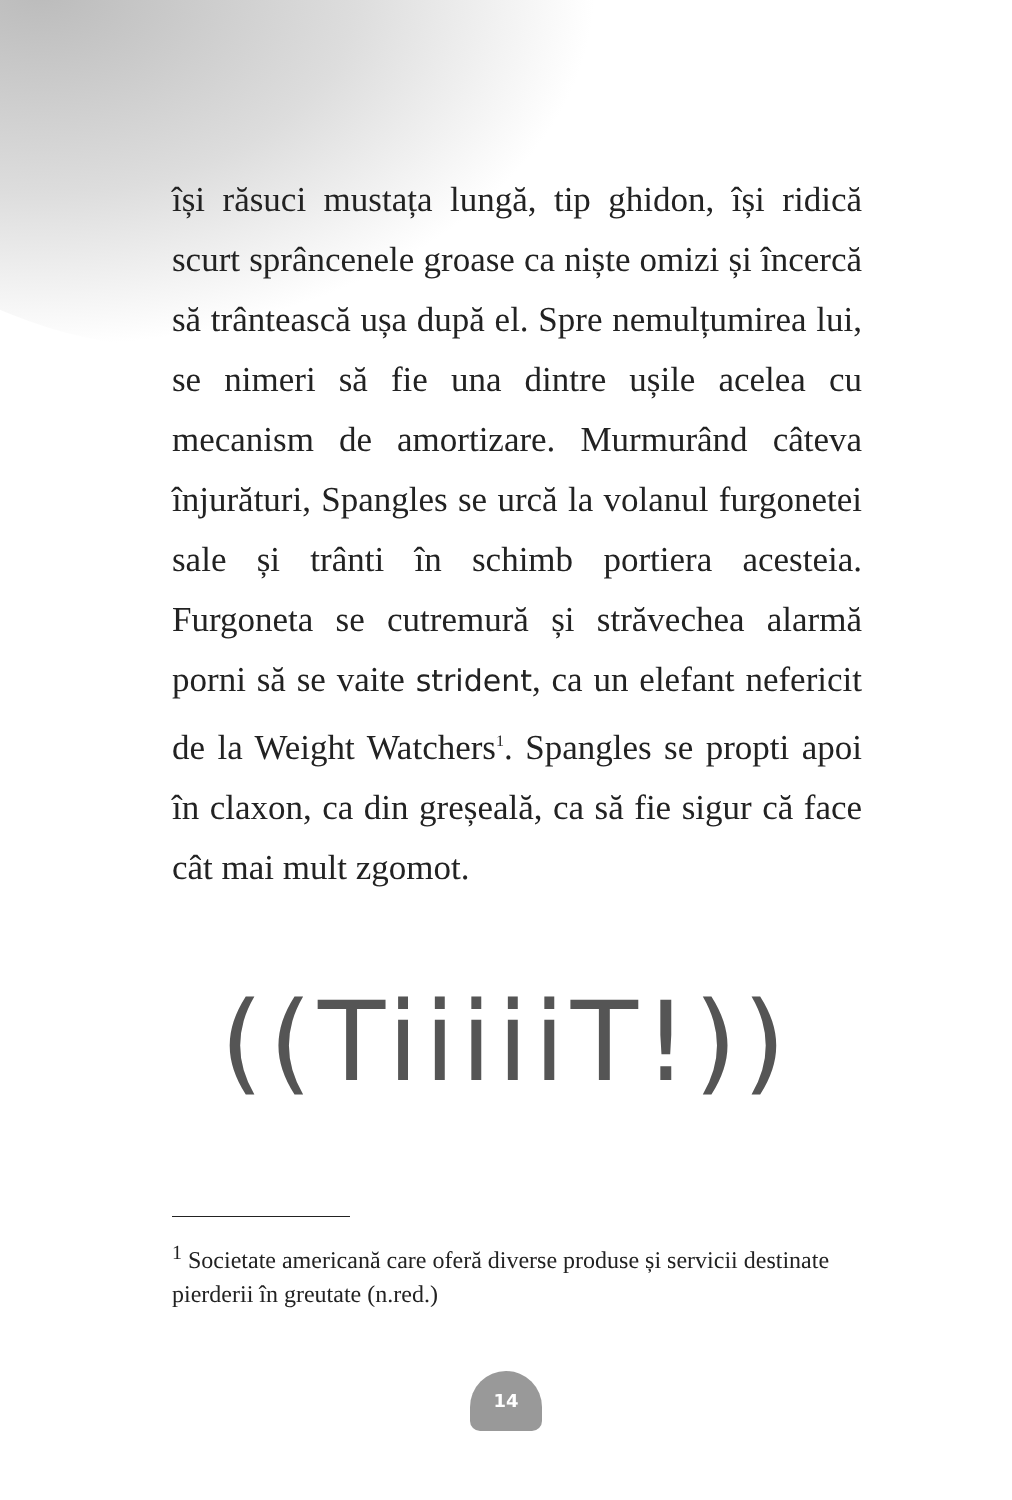își răsuci mustața lungă, tip ghidon, își ridică scurt sprâncenele groase ca niște omizi și încercă să trântească ușa după el. Spre nemulțumirea lui, se nimeri să fie una dintre ușile acelea cu mecanism de amortizare. Murmurând câteva înjurături, Spangles se urcă la volanul furgonetei sale și trânti în schimb portiera acesteia. Furgoneta se cutremură și străvechea alarmă porni să se vaite strident, ca un elefant nefericit de la Weight Watchers<sup>1</sup>. Spangles se propti apoi în claxon, ca din greșeală, ca să fie sigur că face cât mai mult zgomot.
((TiiiiiT!))
<sup>1</sup> Societate americană care oferă diverse produse și servicii destinate pierderii în greutate (n.red.)
14